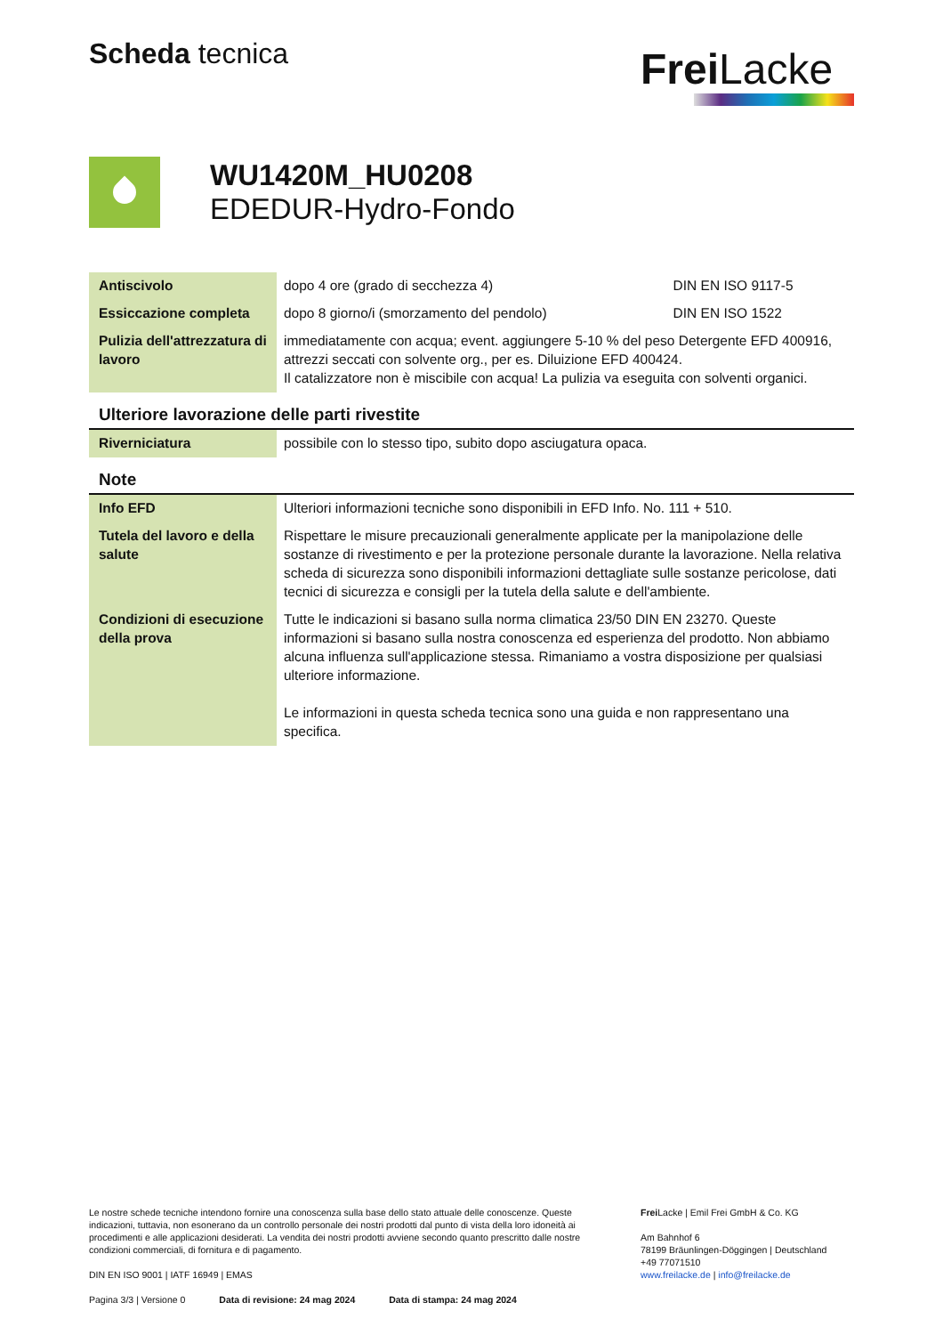Scheda tecnica
Frei Lacke
WU1420M_HU0208
EDEDUR-Hydro-Fondo
| Antiscivolo | dopo 4 ore (grado di secchezza 4) | DIN EN ISO 9117-5 |
| Essiccazione completa | dopo 8 giorno/i (smorzamento del pendolo) | DIN EN ISO 1522 |
| Pulizia dell'attrezzatura di lavoro | immediatamente con acqua; event. aggiungere 5-10 % del peso Detergente EFD 400916, attrezzi seccati con solvente org., per es. Diluizione EFD 400424. Il catalizzatore non è miscibile con acqua! La pulizia va eseguita con solventi organici. | |
Ulteriore lavorazione delle parti rivestite
| Riverniciatura | possibile con lo stesso tipo, subito dopo asciugatura opaca. |
Note
| Info EFD | Ulteriori informazioni tecniche sono disponibili in EFD Info. No. 111 + 510. |
| Tutela del lavoro e della salute | Rispettare le misure precauzionali generalmente applicate per la manipolazione delle sostanze di rivestimento e per la protezione personale durante la lavorazione. Nella relativa scheda di sicurezza sono disponibili informazioni dettagliate sulle sostanze pericolose, dati tecnici di sicurezza e consigli per la tutela della salute e dell'ambiente. |
| Condizioni di esecuzione della prova | Tutte le indicazioni si basano sulla norma climatica 23/50 DIN EN 23270. Queste informazioni si basano sulla nostra conoscenza ed esperienza del prodotto. Non abbiamo alcuna influenza sull'applicazione stessa. Rimaniamo a vostra disposizione per qualsiasi ulteriore informazione. Le informazioni in questa scheda tecnica sono una guida e non rappresentano una specifica. |
Le nostre schede tecniche intendono fornire una conoscenza sulla base dello stato attuale delle conoscenze. Queste indicazioni, tuttavia, non esonerano da un controllo personale dei nostri prodotti dal punto di vista della loro idoneità ai procedimenti e alle applicazioni desiderati. La vendita dei nostri prodotti avviene secondo quanto prescritto dalle nostre condizioni commerciali, di fornitura e di pagamento.
DIN EN ISO 9001 | IATF 16949 | EMAS
Pagina 3/3 | Versione 0 Data di revisione: 24 mag 2024 Data di stampa: 24 mag 2024
Frei Lacke | Emil Frei GmbH & Co. KG
Am Bahnhof 6
78199 Bräunlingen-Döggingen | Deutschland
+49 77071510
www.freilacke.de | info@freilacke.de